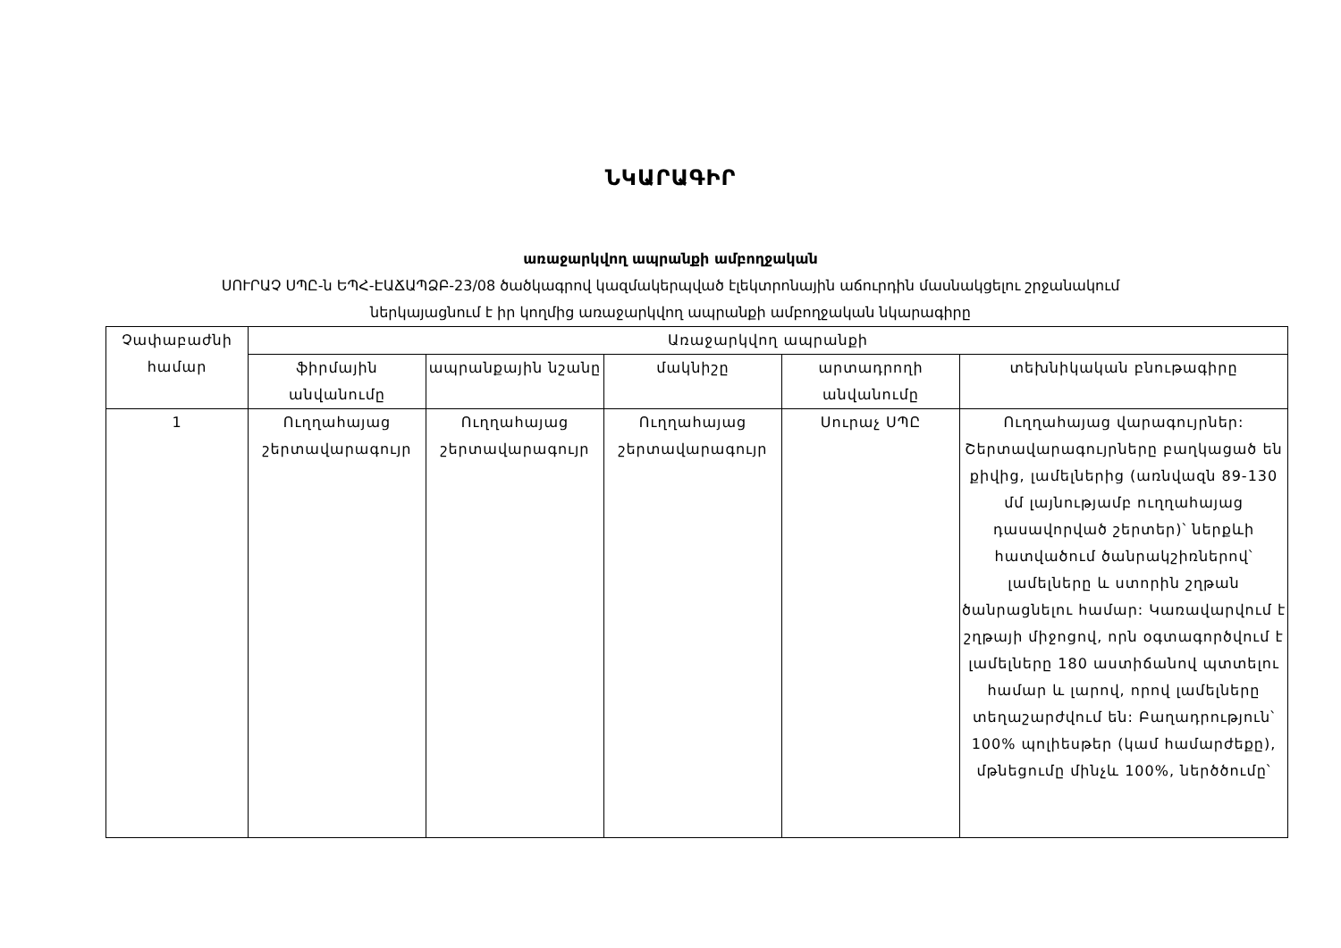ՆԿԱՐԱԳԻՐ
առաջարկվող ապրանքի ամբողջական
ՍՈՒՐԱՉ ՍՊԸ-ն ԵՊՀ-ԷԱՃԱՊՁԲ-23/08 ծածկագրով կազմակերպված էլեկտրոնային աճուրդին մասնակցելու շրջանակում
ներկայացնում է իր կողմից առաջարկվող ապրանքի ամբողջական նկարագիրը
| Չափաբաժնի համար | Առաջարկվող ապրանքի | | | | |
| --- | --- | --- | --- | --- | --- |
| | ֆիրմային անվանումը | ապրանքային նշանը | մակնիշը | արտադրողի անվանումը | տեխնիկական բնութագիրը |
| 1 | Ուղղահայաց շերտավարագույր | Ուղղահայաց շերտավարագույր | Ուղղահայաց շերտավարագույր | Սուրաչ ՍՊԸ | Ուղղահայաց վարագույրներ: Շերտավարագույրները բաղկացած են քիվից, լամելներից (առնվազն 89-130 մմ լայնությամբ ուղղահայաց դասավորված շերտեր)՝ ներքևի հատվածում ծանրակշիռներով՝ լամելները և ստորին շղթան ծանրացնելու համար: Կառավարվում է շղթայի միջոցով, որն օգտագործվում է լամելները 180 աստիճանով պտտելու համար և լարով, որով լամելները տեղաշարժվում են: Բաղադրություն՝ 100% պոլիեսթեր (կամ համարժեքը), մթնեցումը մինչև 100%, ներծծումը՝ |